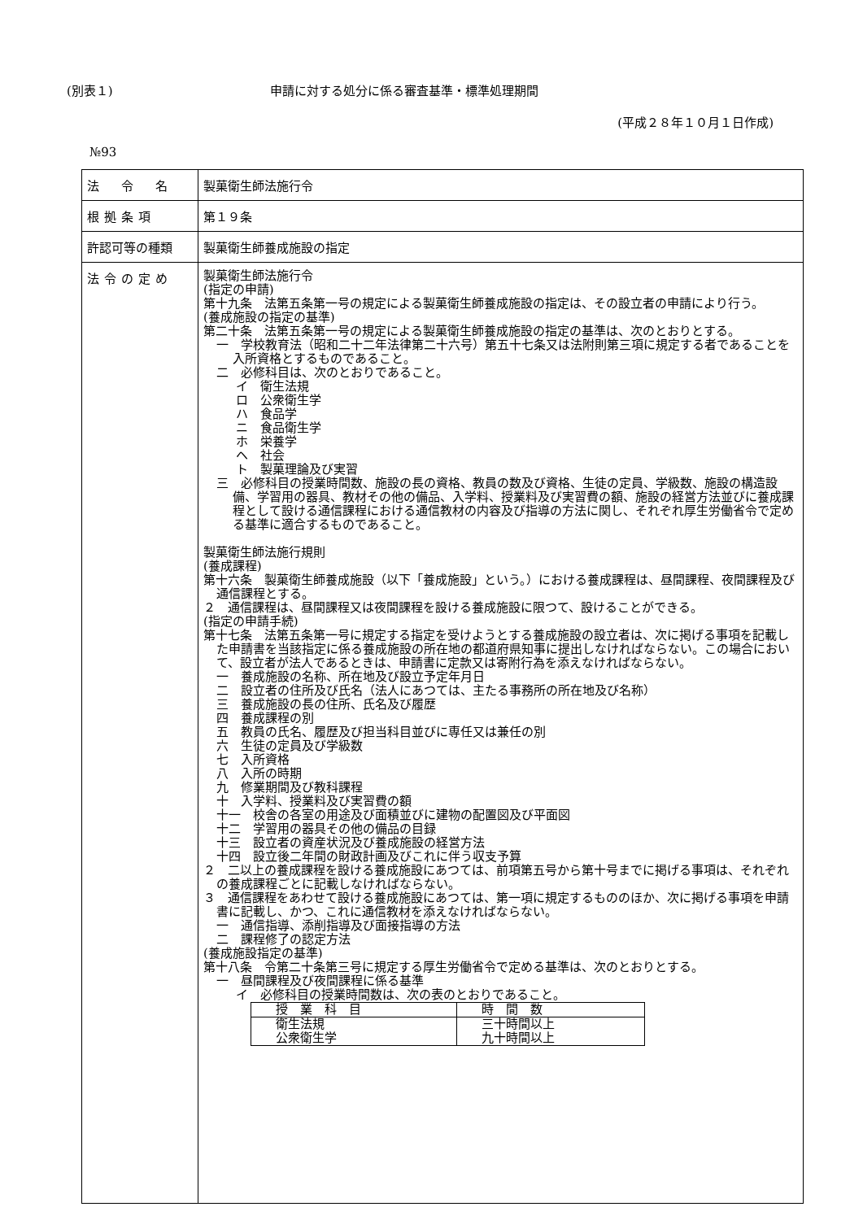(別表１) 申請に対する処分に係る審査基準・標準処理期間
(平成２８年１０月１日作成)
№93
| 法 令 名 | 製菓衛生師法施行令 |
| 根拠条項 | 第１９条 |
| 許認可等の種類 | 製菓衛生師養成施設の指定 |
| 法令の定め | 製菓衛生師法施行令 (指定の申請) 第十九条 法第五条第一号の規定による製菓衛生師養成施設の指定は、その設立者の申請により行う。 (養成施設の指定の基準) 第二十条 法第五条第一号の規定による製菓衛生師養成施設の指定の基準は、次のとおりとする。 一 学校教育法（昭和二十二年法律第二十六号）第五十七条又は法附則第三項に規定する者であることを入所資格とするものであること。 二 必修科目は、次のとおりであること。 イ 衛生法規 ロ 公衆衛生学 ハ 食品学 ニ 食品衛生学 ホ 栄養学 ヘ 社会 ト 製菓理論及び実習 三 必修科目の授業時間数、施設の長の資格、教員の数及び資格、生徒の定員、学級数、施設の構造設備、学習用の器具、教材その他の備品、入学料、授業料及び実習費の額、施設の経営方法並びに養成課程として設ける通信課程における通信教材の内容及び指導の方法に関し、それぞれ厚生労働省令で定める基準に適合するものであること。 製菓衛生師法施行規則 (養成課程) 第十六条 製菓衛生師養成施設（以下「養成施設」という。）における養成課程は、昼間課程、夜間課程及び通信課程とする。 ２ 通信課程は、昼間課程又は夜間課程を設ける養成施設に限つて、設けることができる。 (指定の申請手続) 第十七条 法第五条第一号に規定する指定を受けようとする養成施設の設立者は、次に掲げる事項を記載した申請書を当該指定に係る養成施設の所在地の都道府県知事に提出しなければならない。この場合において、設立者が法人であるときは、申請書に定款又は寄附行為を添えなければならない。 一 養成施設の名称、所在地及び設立予定年月日 二 設立者の住所及び氏名（法人にあつては、主たる事務所の所在地及び名称） 三 養成施設の長の住所、氏名及び履歴 四 養成課程の別 五 教員の氏名、履歴及び担当科目並びに専任又は兼任の別 六 生徒の定員及び学級数 七 入所資格 八 入所の時期 九 修業期間及び教科課程 十 入学料、授業料及び実習費の額 十一 校舎の各室の用途及び面積並びに建物の配置図及び平面図 十二 学習用の器具その他の備品の目録 十三 設立者の資産状況及び養成施設の経営方法 十四 設立後二年間の財政計画及びこれに伴う収支予算 ２ 二以上の養成課程を設ける養成施設にあつては、前項第五号から第十号までに掲げる事項は、それぞれの養成課程ごとに記載しなければならない。 ３ 通信課程をあわせて設ける養成施設にあつては、第一項に規定するもののほか、次に掲げる事項を申請書に記載し、かつ、これに通信教材を添えなければならない。 一 通信指導、添削指導及び面接指導の方法 二 課程修了の認定方法 (養成施設指定の基準) 第十八条 令第二十条第三号に規定する厚生労働省令で定める基準は、次のとおりとする。 一 昼間課程及び夜間課程に係る基準 イ 必修科目の授業時間数は、次の表のとおりであること。 / 授 業 科 目 / 時 間 数 / / --- / --- / / 衛生法規 公衆衛生学 / 三十時間以上 九十時間以上 / |